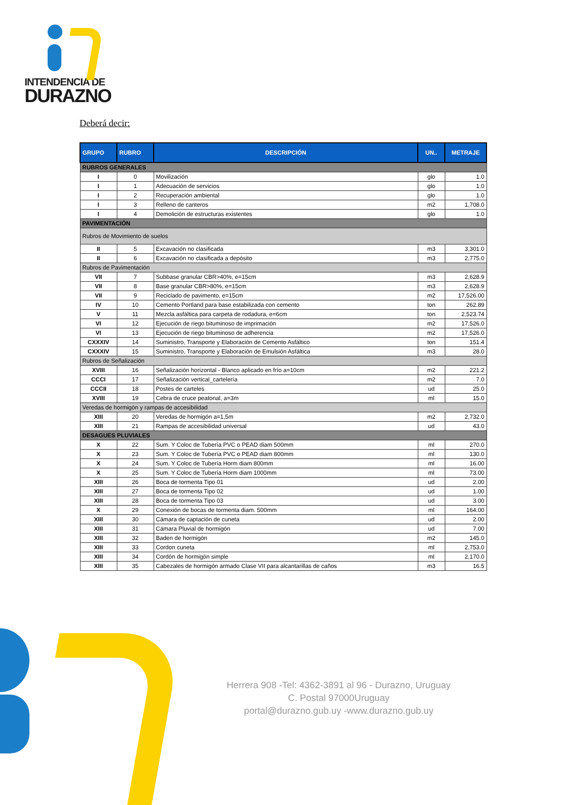INTENDENCIA DE
DURAZNO
Deberá decir:
| GRUPO | RUBRO | DESCRIPCIÓN | UN.. | METRAJE |
| --- | --- | --- | --- | --- |
| RUBROS GENERALES | | | | |
| I | 0 | Movilización | glo | 1.0 |
| I | 1 | Adecuación de servicios | glo | 1.0 |
| I | 2 | Recuperación ambiental | glo | 1.0 |
| I | 3 | Relleno de canteros | m2 | 1,708.0 |
| I | 4 | Demolición de estructuras existentes | glo | 1.0 |
| PAVIMENTACIÓN | | | | |
| Rubros de Movimiento de suelos | | | | |
| II | 5 | Excavación no clasificada | m3 | 3,301.0 |
| II | 6 | Excavación no clasificada a depósito | m3 | 2,775.0 |
| Rubros de Pavimentación | | | | |
| VII | 7 | Subbase granular CBR>40%, e=15cm | m3 | 2,628.9 |
| VII | 8 | Base granular CBR>80%, e=15cm | m3 | 2,628.9 |
| VII | 9 | Reciclado de pavimento, e=15cm | m2 | 17,526.00 |
| IV | 10 | Cemento Portland para base estabilizada con cemento | ton | 262.89 |
| V | 11 | Mezcla asfáltica para carpeta de rodadura, e=6cm | ton | 2,523.74 |
| VI | 12 | Ejecución de riego bituminoso de imprimación | m2 | 17,526.0 |
| VI | 13 | Ejecución de riego bituminoso de adherencia | m2 | 17,526.0 |
| CXXXIV | 14 | Suministro, Transporte y Elaboración de Cemento Asfáltico | ton | 151.4 |
| CXXXIV | 15 | Suministro, Transporte y Elaboración de Emulsión Asfáltica | m3 | 28.0 |
| Rubros de Señalización | | | | |
| XVIII | 16 | Señalización horizontal - Blanco aplicado en frío a=10cm | m2 | 221.2 |
| CCCI | 17 | Señalización vertical_cartelería | m2 | 7.0 |
| CCCII | 18 | Postes de carteles | ud | 25.0 |
| XVIII | 19 | Cebra de cruce peatonal, a=3m | ml | 15.0 |
| Veredas de hormigón y rampas de accesibilidad | | | | |
| XIII | 20 | Veredas de hormigón a=1,5m | m2 | 2,732.0 |
| XIII | 21 | Rampas de accesibilidad universal | ud | 43.0 |
| DESAGUES PLUVIALES | | | | |
| X | 22 | Sum. Y Coloc de Tubería PVC o PEAD diam 500mm | ml | 270.0 |
| X | 23 | Sum. Y Coloc de Tubería PVC o PEAD diam 800mm | ml | 130.0 |
| X | 24 | Sum. Y Coloc de Tubería Horm diam 800mm | ml | 16.00 |
| X | 25 | Sum. Y Coloc de Tubería Horm diam 1000mm | ml | 73.00 |
| XIII | 26 | Boca de tormenta Tipo 01 | ud | 2.00 |
| XIII | 27 | Boca de tormenta Tipo 02 | ud | 1.00 |
| XIII | 28 | Boca de tormenta Tipo 03 | ud | 3.00 |
| X | 29 | Conexión de bocas de tormenta diam. 500mm | ml | 164.00 |
| XIII | 30 | Cámara de captación de cuneta | ud | 2.00 |
| XIII | 31 | Cámara Pluvial de hormigón | ud | 7.00 |
| XIII | 32 | Baden de hormigón | m2 | 145.0 |
| XIII | 33 | Cordon cuneta | ml | 2,753.0 |
| XIII | 34 | Cordón de hormigón simple | ml | 2,170.0 |
| XIII | 35 | Cabezales de hormigón armado Clase VII para alcantarillas de caños | m3 | 16.5 |
Herrera 908 -Tel: 4362-3891 al 96 - Durazno, Uruguay
C. Postal 97000Uruguay
portal@durazno.gub.uy -www.durazno.gub.uy